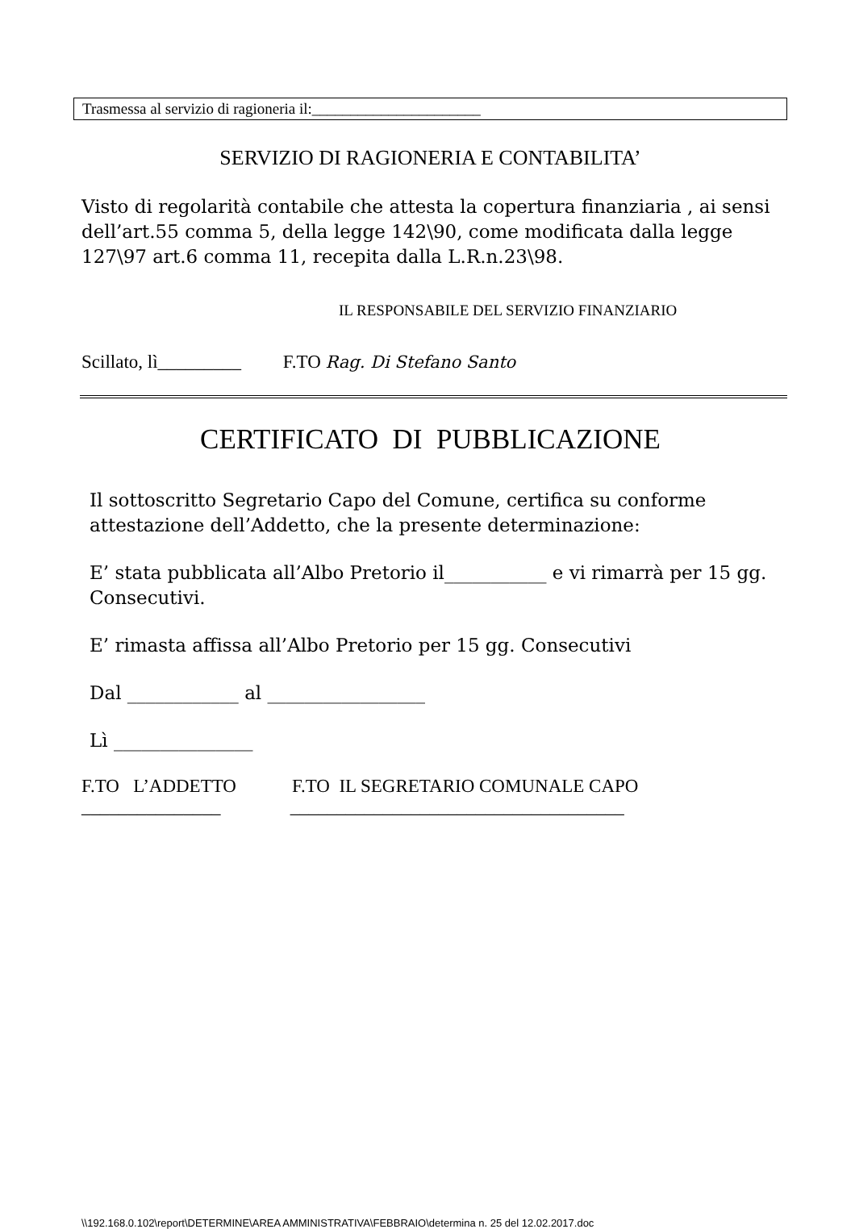Trasmessa al servizio di ragioneria il:______________________
SERVIZIO DI RAGIONERIA E CONTABILITA’
Visto di regolarità contabile che attesta la copertura finanziaria , ai sensi dell’art.55 comma 5, della legge 142\90, come modificata dalla legge 127\97 art.6 comma 11, recepita dalla L.R.n.23\98.
IL RESPONSABILE DEL SERVIZIO FINANZIARIO
Scillato, lì_________ F.TO Rag. Di Stefano Santo
CERTIFICATO DI PUBBLICAZIONE
Il sottoscritto Segretario Capo del Comune, certifica su conforme attestazione dell’Addetto, che la presente determinazione:
E’ stata pubblicata all’Albo Pretorio il___________ e vi rimarrà per 15 gg. Consecutivi.
E’ rimasta affissa all’Albo Pretorio per 15 gg. Consecutivi
Dal ____________ al _________________
Lì _______________
F.TO L’ADDETTO F.TO IL SEGRETARIO COMUNALE CAPO
_______________ ____________________________________
\\192.168.0.102\report\DETERMINE\AREA AMMINISTRATIVA\FEBBRAIO\determina n. 25 del 12.02.2017.doc